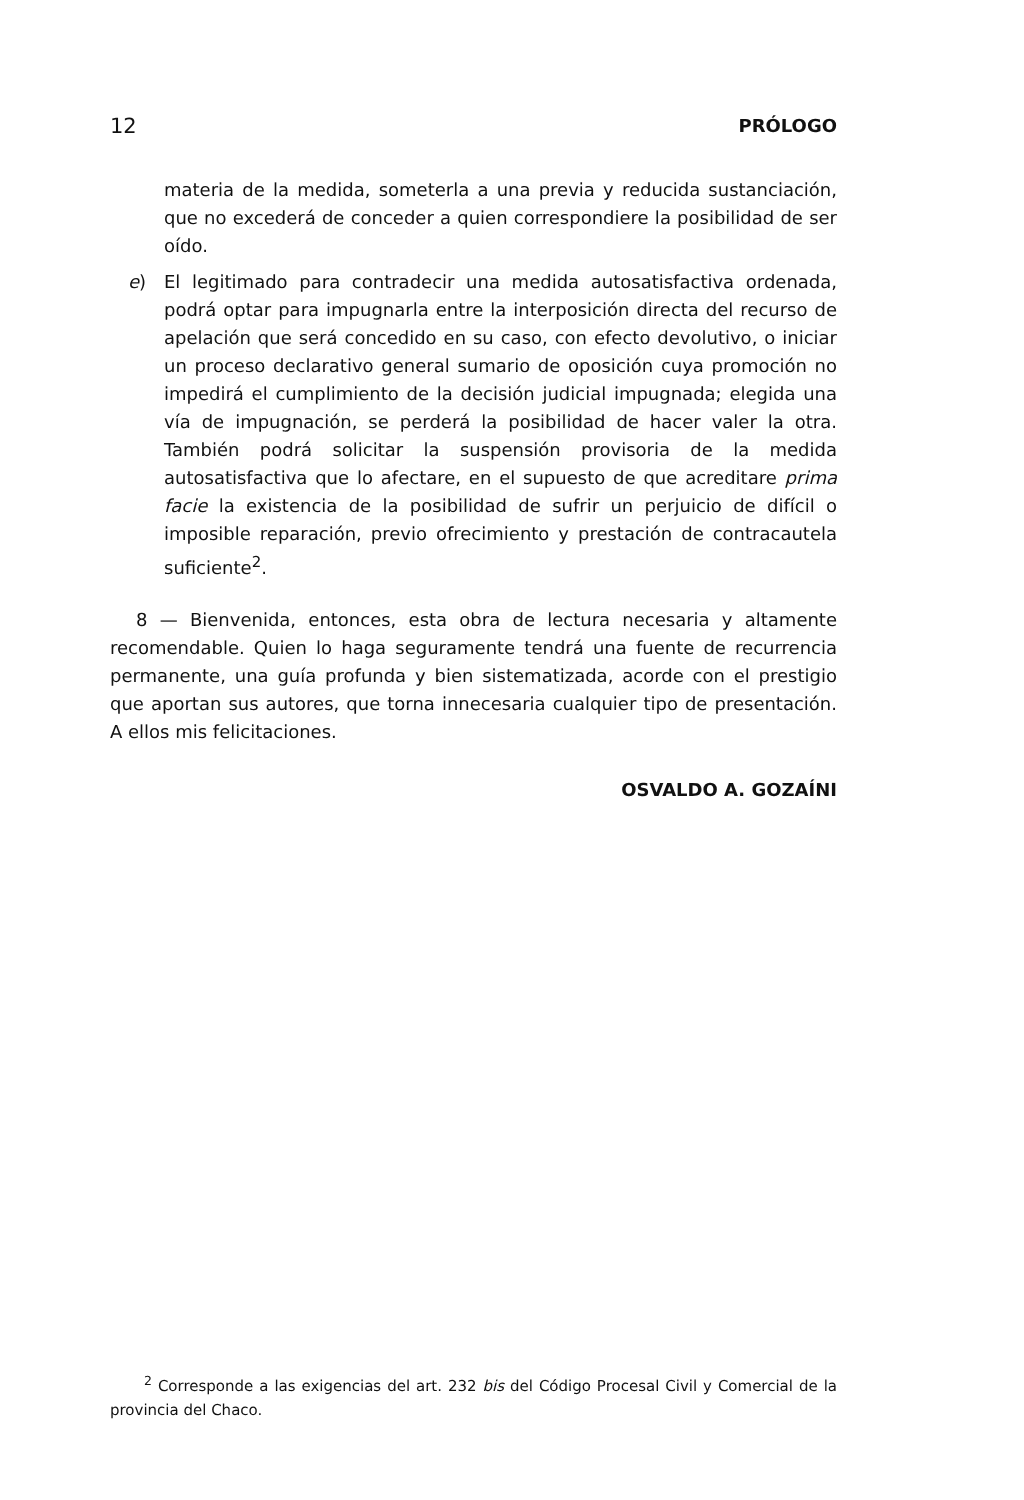12 PRÓLOGO
materia de la medida, someterla a una previa y reducida sustanciación, que no excederá de conceder a quien correspondiere la posibilidad de ser oído.
e) El legitimado para contradecir una medida autosatisfactiva ordenada, podrá optar para impugnarla entre la interposición directa del recurso de apelación que será concedido en su caso, con efecto devolutivo, o iniciar un proceso declarativo general sumario de oposición cuya promoción no impedirá el cumplimiento de la decisión judicial impugnada; elegida una vía de impugnación, se perderá la posibilidad de hacer valer la otra. También podrá solicitar la suspensión provisoria de la medida autosatisfactiva que lo afectare, en el supuesto de que acreditare prima facie la existencia de la posibilidad de sufrir un perjuicio de difícil o imposible reparación, previo ofrecimiento y prestación de contracautela suficiente<sup>2</sup>.
8 — Bienvenida, entonces, esta obra de lectura necesaria y altamente recomendable. Quien lo haga seguramente tendrá una fuente de recurrencia permanente, una guía profunda y bien sistematizada, acorde con el prestigio que aportan sus autores, que torna innecesaria cualquier tipo de presentación. A ellos mis felicitaciones.
OSVALDO A. GOZAÍNI
<sup>2</sup> Corresponde a las exigencias del art. 232 bis del Código Procesal Civil y Comercial de la provincia del Chaco.